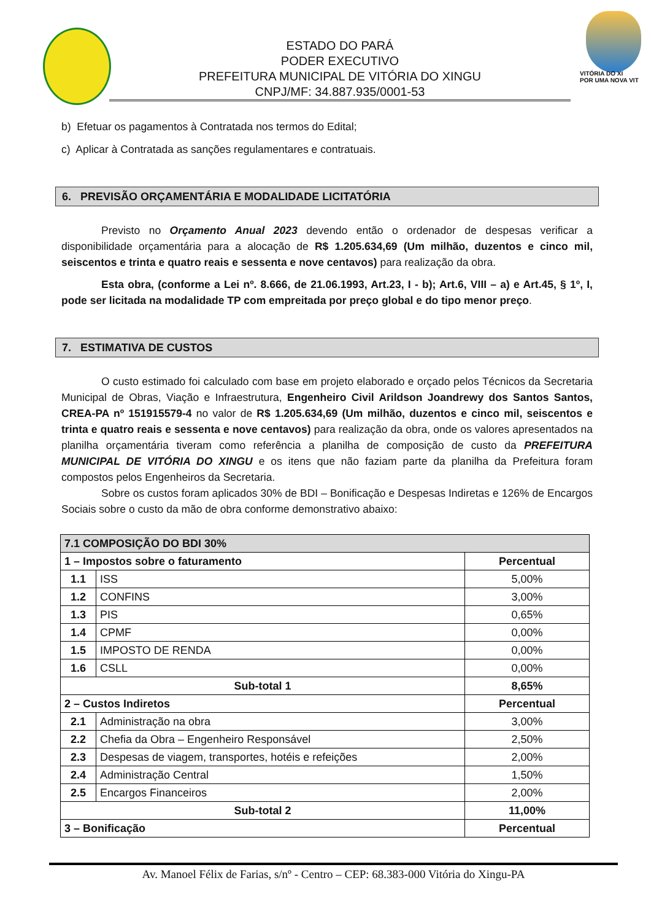VITÓRIA DO XI
POR UMA NOVA VIT
ESTADO DO PARÁ
PODER EXECUTIVO
PREFEITURA MUNICIPAL DE VITÓRIA DO XINGU
CNPJ/MF: 34.887.935/0001-53
b) Efetuar os pagamentos à Contratada nos termos do Edital;
c) Aplicar à Contratada as sanções regulamentares e contratuais.
6. PREVISÃO ORÇAMENTÁRIA E MODALIDADE LICITATÓRIA
Previsto no Orçamento Anual 2023 devendo então o ordenador de despesas verificar a disponibilidade orçamentária para a alocação de R$ 1.205.634,69 (Um milhão, duzentos e cinco mil, seiscentos e trinta e quatro reais e sessenta e nove centavos) para realização da obra.
Esta obra, (conforme a Lei nº. 8.666, de 21.06.1993, Art.23, I - b); Art.6, VIII – a) e Art.45, § 1º, I, pode ser licitada na modalidade TP com empreitada por preço global e do tipo menor preço.
7. ESTIMATIVA DE CUSTOS
O custo estimado foi calculado com base em projeto elaborado e orçado pelos Técnicos da Secretaria Municipal de Obras, Viação e Infraestrutura, Engenheiro Civil Arildson Joandrewy dos Santos Santos, CREA-PA nº 151915579-4 no valor de R$ 1.205.634,69 (Um milhão, duzentos e cinco mil, seiscentos e trinta e quatro reais e sessenta e nove centavos) para realização da obra, onde os valores apresentados na planilha orçamentária tiveram como referência a planilha de composição de custo da PREFEITURA MUNICIPAL DE VITÓRIA DO XINGU e os itens que não faziam parte da planilha da Prefeitura foram compostos pelos Engenheiros da Secretaria.
Sobre os custos foram aplicados 30% de BDI – Bonificação e Despesas Indiretas e 126% de Encargos Sociais sobre o custo da mão de obra conforme demonstrativo abaixo:
| 7.1 COMPOSIÇÃO DO BDI 30% | | |
| --- | --- | --- |
| 1 – Impostos sobre o faturamento | | Percentual |
| 1.1 | ISS | 5,00% |
| 1.2 | CONFINS | 3,00% |
| 1.3 | PIS | 0,65% |
| 1.4 | CPMF | 0,00% |
| 1.5 | IMPOSTO DE RENDA | 0,00% |
| 1.6 | CSLL | 0,00% |
| Sub-total 1 | | 8,65% |
| 2 – Custos Indiretos | | Percentual |
| 2.1 | Administração na obra | 3,00% |
| 2.2 | Chefia da Obra – Engenheiro Responsável | 2,50% |
| 2.3 | Despesas de viagem, transportes, hotéis e refeições | 2,00% |
| 2.4 | Administração Central | 1,50% |
| 2.5 | Encargos Financeiros | 2,00% |
| Sub-total 2 | | 11,00% |
| 3 – Bonificação | | Percentual |
Av. Manoel Félix de Farias, s/nº - Centro – CEP: 68.383-000 Vitória do Xingu-PA